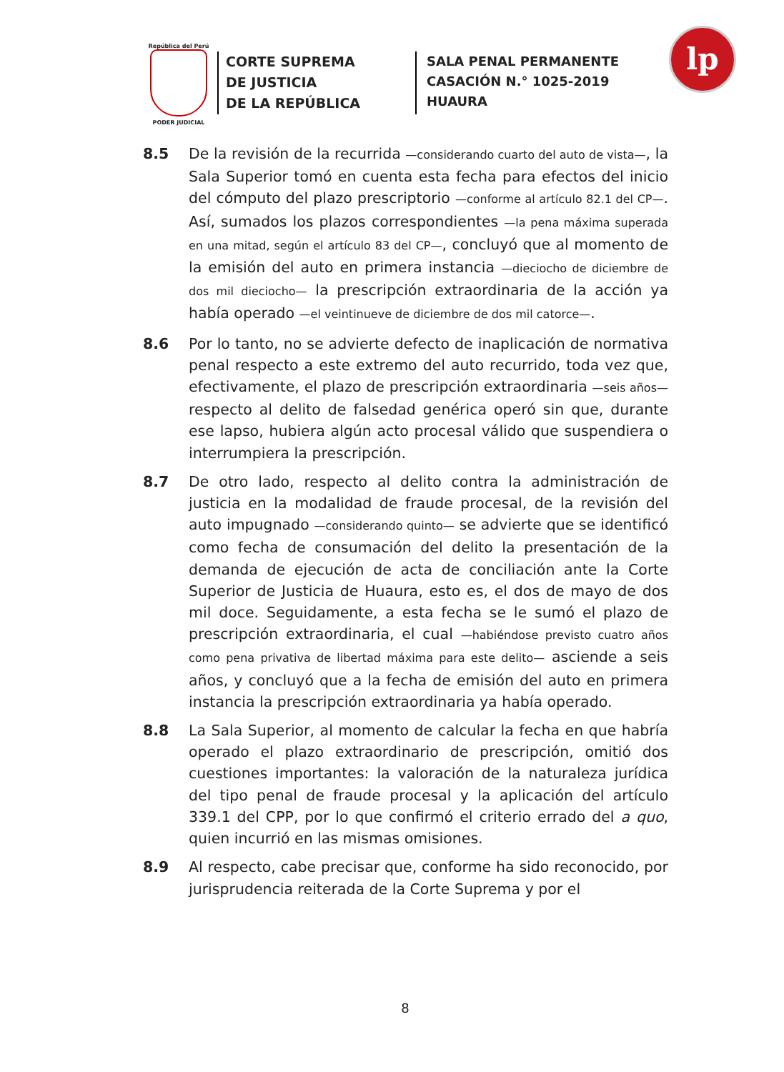República del Perú
PODER JUDICIAL
CORTE SUPREMA
DE JUSTICIA
DE LA REPÚBLICA
SALA PENAL PERMANENTE
CASACIÓN N.° 1025-2019
HUAURA
lp
8.5 De la revisión de la recurrida —considerando cuarto del auto de vista—, la Sala Superior tomó en cuenta esta fecha para efectos del inicio del cómputo del plazo prescriptorio —conforme al artículo 82.1 del CP—. Así, sumados los plazos correspondientes —la pena máxima superada en una mitad, según el artículo 83 del CP—, concluyó que al momento de la emisión del auto en primera instancia —dieciocho de diciembre de dos mil dieciocho— la prescripción extraordinaria de la acción ya había operado —el veintinueve de diciembre de dos mil catorce—.
8.6 Por lo tanto, no se advierte defecto de inaplicación de normativa penal respecto a este extremo del auto recurrido, toda vez que, efectivamente, el plazo de prescripción extraordinaria —seis años— respecto al delito de falsedad genérica operó sin que, durante ese lapso, hubiera algún acto procesal válido que suspendiera o interrumpiera la prescripción.
8.7 De otro lado, respecto al delito contra la administración de justicia en la modalidad de fraude procesal, de la revisión del auto impugnado —considerando quinto— se advierte que se identificó como fecha de consumación del delito la presentación de la demanda de ejecución de acta de conciliación ante la Corte Superior de Justicia de Huaura, esto es, el dos de mayo de dos mil doce. Seguidamente, a esta fecha se le sumó el plazo de prescripción extraordinaria, el cual —habiéndose previsto cuatro años como pena privativa de libertad máxima para este delito— asciende a seis años, y concluyó que a la fecha de emisión del auto en primera instancia la prescripción extraordinaria ya había operado.
8.8 La Sala Superior, al momento de calcular la fecha en que habría operado el plazo extraordinario de prescripción, omitió dos cuestiones importantes: la valoración de la naturaleza jurídica del tipo penal de fraude procesal y la aplicación del artículo 339.1 del CPP, por lo que confirmó el criterio errado del a quo, quien incurrió en las mismas omisiones.
8.9 Al respecto, cabe precisar que, conforme ha sido reconocido, por jurisprudencia reiterada de la Corte Suprema y por el
8